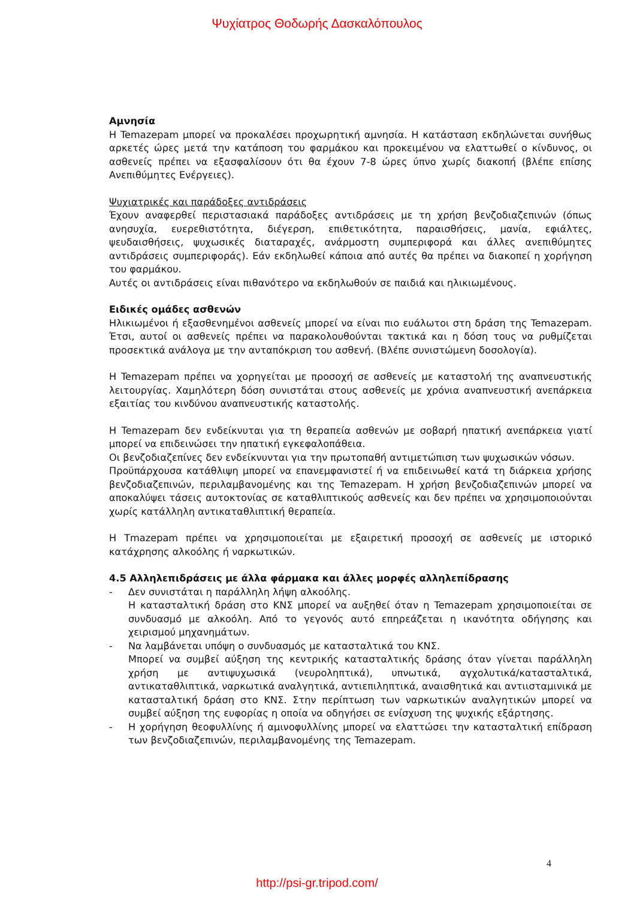Ψυχίατρος Θοδωρής Δασκαλόπουλος
Αμνησία
Η Temazepam μπορεί να προκαλέσει προχωρητική αμνησία. Η κατάσταση εκδηλώνεται συνήθως αρκετές ώρες μετά την κατάποση του φαρμάκου και προκειμένου να ελαττωθεί ο κίνδυνος, οι ασθενείς πρέπει να εξασφαλίσουν ότι θα έχουν 7-8 ώρες ύπνο χωρίς διακοπή (βλέπε επίσης Ανεπιθύμητες Ενέργειες).
Ψυχιατρικές και παράδοξες αντιδράσεις
Έχουν αναφερθεί περιστασιακά παράδοξες αντιδράσεις με τη χρήση βενζοδιαζεπινών (όπως ανησυχία, ευερεθιστότητα, διέγερση, επιθετικότητα, παραισθήσεις, μανία, εφιάλτες, ψευδαισθήσεις, ψυχωσικές διαταραχές, ανάρμοστη συμπεριφορά και άλλες ανεπιθύμητες αντιδράσεις συμπεριφοράς). Εάν εκδηλωθεί κάποια από αυτές θα πρέπει να διακοπεί η χορήγηση του φαρμάκου.
Αυτές οι αντιδράσεις είναι πιθανότερο να εκδηλωθούν σε παιδιά και ηλικιωμένους.
Ειδικές ομάδες ασθενών
Ηλικιωμένοι ή εξασθενημένοι ασθενείς μπορεί να είναι πιο ευάλωτοι στη δράση της Temazepam. Έτσι, αυτοί οι ασθενείς πρέπει να παρακολουθούνται τακτικά και η δόση τους να ρυθμίζεται προσεκτικά ανάλογα με την ανταπόκριση του ασθενή. (Βλέπε συνιστώμενη δοσολογία).
Η Temazepam πρέπει να χορηγείται με προσοχή σε ασθενείς με καταστολή της αναπνευστικής λειτουργίας. Χαμηλότερη δόση συνιστάται στους ασθενείς με χρόνια αναπνευστική ανεπάρκεια εξαιτίας του κινδύνου αναπνευστικής καταστολής.
Η Temazepam δεν ενδείκνυται για τη θεραπεία ασθενών με σοβαρή ηπατική ανεπάρκεια γιατί μπορεί να επιδεινώσει την ηπατική εγκεφαλοπάθεια.
Οι βενζοδιαζεπίνες δεν ενδείκνυνται για την πρωτοπαθή αντιμετώπιση των ψυχωσικών νόσων.
Προϋπάρχουσα κατάθλιψη μπορεί να επανεμφανιστεί ή να επιδεινωθεί κατά τη διάρκεια χρήσης βενζοδιαζεπινών, περιλαμβανομένης και της Temazepam. Η χρήση βενζοδιαζεπινών μπορεί να αποκαλύψει τάσεις αυτοκτονίας σε καταθλιπτικούς ασθενείς και δεν πρέπει να χρησιμοποιούνται χωρίς κατάλληλη αντικαταθλιπτική θεραπεία.
Η Tmazepam πρέπει να χρησιμοποιείται με εξαιρετική προσοχή σε ασθενείς με ιστορικό κατάχρησης αλκοόλης ή ναρκωτικών.
4.5 Αλληλεπιδράσεις με άλλα φάρμακα και άλλες μορφές αλληλεπίδρασης
- Δεν συνιστάται η παράλληλη λήψη αλκοόλης.
Η κατασταλτική δράση στο ΚΝΣ μπορεί να αυξηθεί όταν η Temazepam χρησιμοποιείται σε συνδυασμό με αλκοόλη. Από το γεγονός αυτό επηρεάζεται η ικανότητα οδήγησης και χειρισμού μηχανημάτων.
- Να λαμβάνεται υπόψη ο συνδυασμός με κατασταλτικά του ΚΝΣ.
Μπορεί να συμβεί αύξηση της κεντρικής κατασταλτικής δράσης όταν γίνεται παράλληλη χρήση με αντιψυχωσικά (νευροληπτικά), υπνωτικά, αγχολυτικά/κατασταλτικά, αντικαταθλιπτικά, ναρκωτικά αναλγητικά, αντιεπιληπτικά, αναισθητικά και αντιισταμινικά με κατασταλτική δράση στο ΚΝΣ. Στην περίπτωση των ναρκωτικών αναλγητικών μπορεί να συμβεί αύξηση της ευφορίας η οποία να οδηγήσει σε ενίσχυση της ψυχικής εξάρτησης.
- Η χορήγηση θεοφυλλίνης ή αμινοφυλλίνης μπορεί να ελαττώσει την κατασταλτική επίδραση των βενζοδιαζεπινών, περιλαμβανομένης της Temazepam.
4
http://psi-gr.tripod.com/